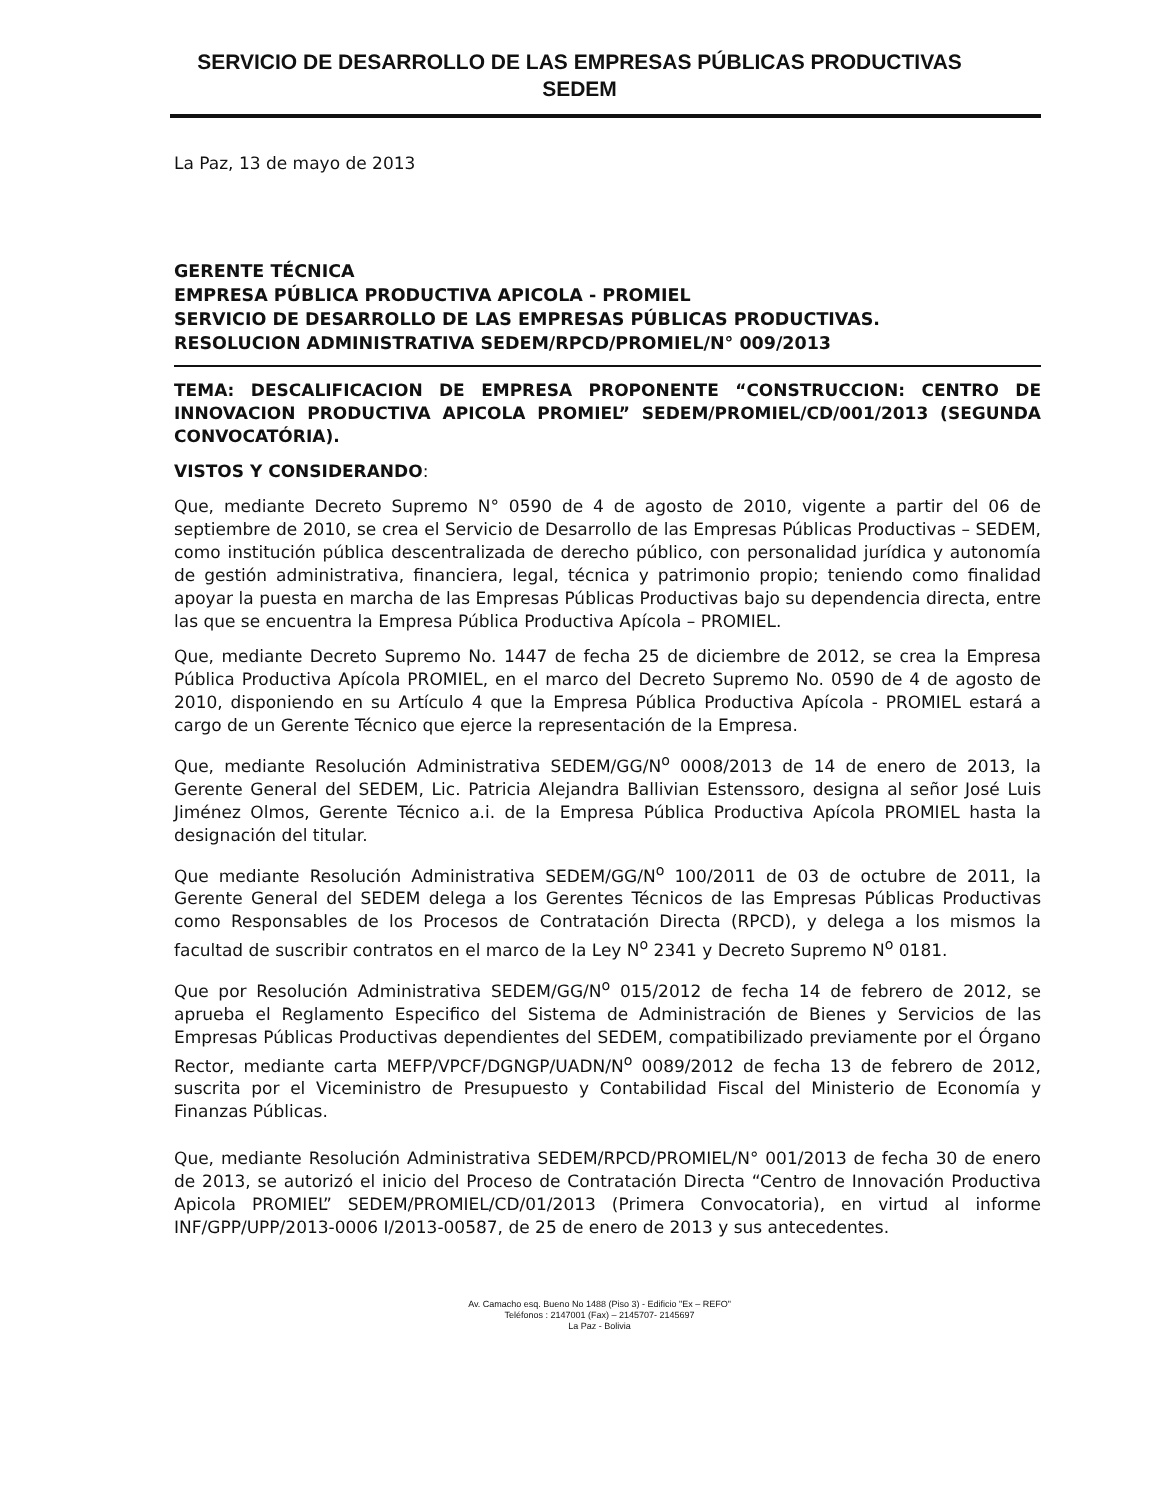SERVICIO DE DESARROLLO DE LAS EMPRESAS PÚBLICAS PRODUCTIVAS
SEDEM
La Paz, 13 de mayo de 2013
GERENTE TÉCNICA
EMPRESA PÚBLICA PRODUCTIVA APICOLA - PROMIEL
SERVICIO DE DESARROLLO DE LAS EMPRESAS PÚBLICAS PRODUCTIVAS.
RESOLUCION ADMINISTRATIVA SEDEM/RPCD/PROMIEL/N° 009/2013
TEMA: DESCALIFICACION DE EMPRESA PROPONENTE “CONSTRUCCION: CENTRO DE INNOVACION PRODUCTIVA APICOLA PROMIEL” SEDEM/PROMIEL/CD/001/2013 (SEGUNDA CONVOCATÓRIA).
VISTOS Y CONSIDERANDO:
Que, mediante Decreto Supremo N° 0590 de 4 de agosto de 2010, vigente a partir del 06 de septiembre de 2010, se crea el Servicio de Desarrollo de las Empresas Públicas Productivas – SEDEM, como institución pública descentralizada de derecho público, con personalidad jurídica y autonomía de gestión administrativa, financiera, legal, técnica y patrimonio propio; teniendo como finalidad apoyar la puesta en marcha de las Empresas Públicas Productivas bajo su dependencia directa, entre las que se encuentra la Empresa Pública Productiva Apícola – PROMIEL.
Que, mediante Decreto Supremo No. 1447 de fecha 25 de diciembre de 2012, se crea la Empresa Pública Productiva Apícola PROMIEL, en el marco del Decreto Supremo No. 0590 de 4 de agosto de 2010, disponiendo en su Artículo 4 que la Empresa Pública Productiva Apícola - PROMIEL estará a cargo de un Gerente Técnico que ejerce la representación de la Empresa.
Que, mediante Resolución Administrativa SEDEM/GG/N<sup>o</sup> 0008/2013 de 14 de enero de 2013, la Gerente General del SEDEM, Lic. Patricia Alejandra Ballivian Estenssoro, designa al señor José Luis Jiménez Olmos, Gerente Técnico a.i. de la Empresa Pública Productiva Apícola PROMIEL hasta la designación del titular.
Que mediante Resolución Administrativa SEDEM/GG/N<sup>o</sup> 100/2011 de 03 de octubre de 2011, la Gerente General del SEDEM delega a los Gerentes Técnicos de las Empresas Públicas Productivas como Responsables de los Procesos de Contratación Directa (RPCD), y delega a los mismos la facultad de suscribir contratos en el marco de la Ley N<sup>o</sup> 2341 y Decreto Supremo N<sup>o</sup> 0181.
Que por Resolución Administrativa SEDEM/GG/N<sup>o</sup> 015/2012 de fecha 14 de febrero de 2012, se aprueba el Reglamento Especifico del Sistema de Administración de Bienes y Servicios de las Empresas Públicas Productivas dependientes del SEDEM, compatibilizado previamente por el Órgano Rector, mediante carta MEFP/VPCF/DGNGP/UADN/N<sup>o</sup> 0089/2012 de fecha 13 de febrero de 2012, suscrita por el Viceministro de Presupuesto y Contabilidad Fiscal del Ministerio de Economía y Finanzas Públicas.
Que, mediante Resolución Administrativa SEDEM/RPCD/PROMIEL/N° 001/2013 de fecha 30 de enero de 2013, se autorizó el inicio del Proceso de Contratación Directa “Centro de Innovación Productiva Apicola PROMIEL” SEDEM/PROMIEL/CD/01/2013 (Primera Convocatoria), en virtud al informe INF/GPP/UPP/2013-0006 I/2013-00587, de 25 de enero de 2013 y sus antecedentes.
Av. Camacho esq. Bueno No 1488 (Piso 3) - Edificio "Ex – REFO"
Teléfonos : 2147001 (Fax) – 2145707- 2145697
La Paz - Bolivia